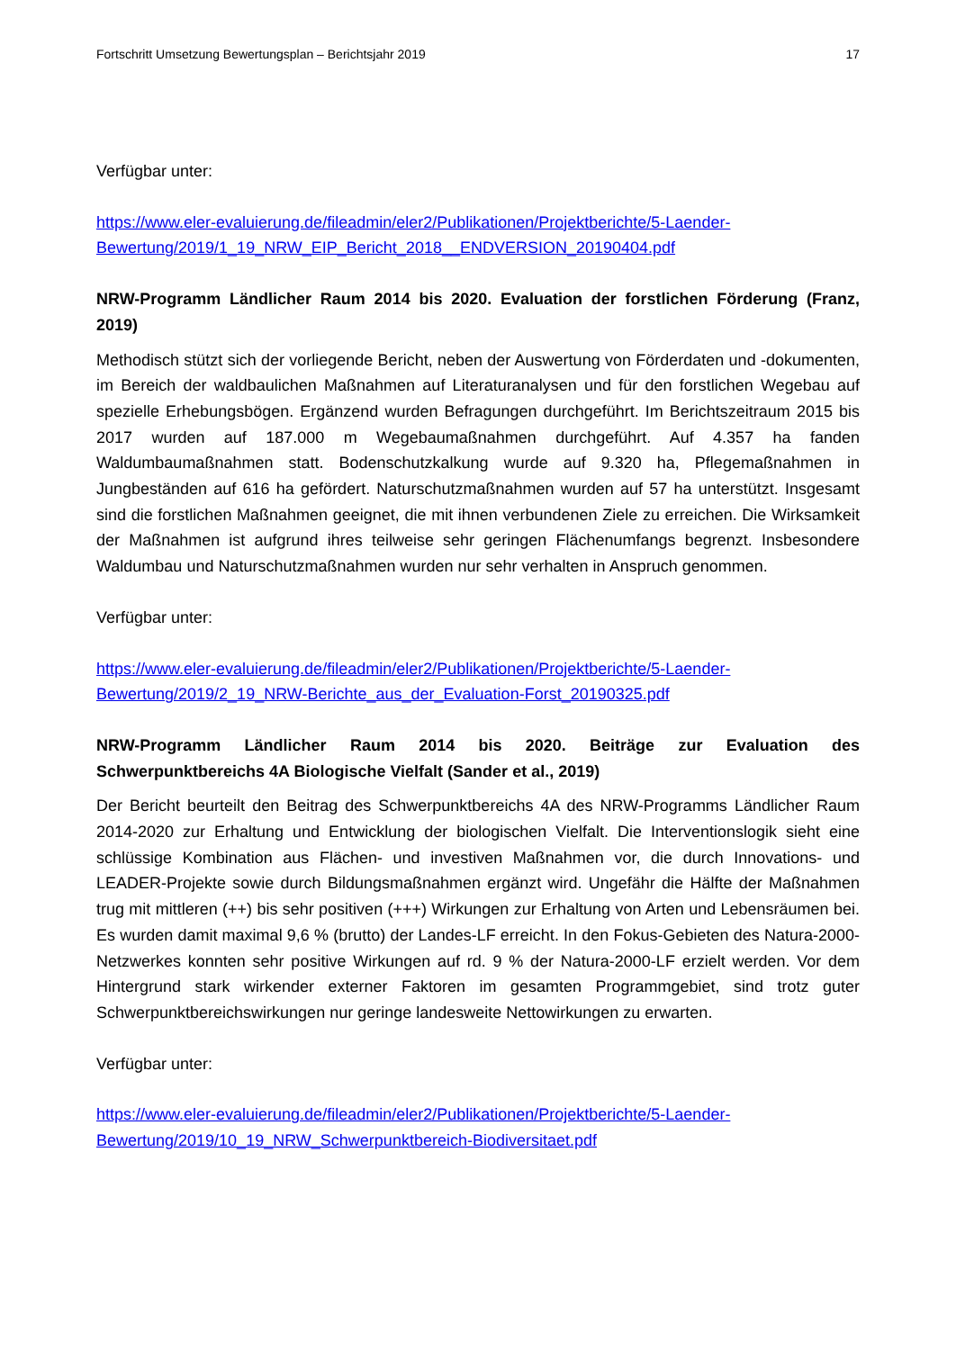Fortschritt Umsetzung Bewertungsplan – Berichtsjahr 2019 17
Verfügbar unter:
https://www.eler-evaluierung.de/fileadmin/eler2/Publikationen/Projektberichte/5-Laender-Bewertung/2019/1_19_NRW_EIP_Bericht_2018__ENDVERSION_20190404.pdf
NRW-Programm Ländlicher Raum 2014 bis 2020. Evaluation der forstlichen Förderung (Franz, 2019)
Methodisch stützt sich der vorliegende Bericht, neben der Auswertung von Förderdaten und -dokumenten, im Bereich der waldbaulichen Maßnahmen auf Literaturanalysen und für den forstlichen Wegebau auf spezielle Erhebungsbögen. Ergänzend wurden Befragungen durchgeführt. Im Berichtszeitraum 2015 bis 2017 wurden auf 187.000 m Wegebaumaßnahmen durchgeführt. Auf 4.357 ha fanden Waldumbaumaßnahmen statt. Bodenschutzkalkung wurde auf 9.320 ha, Pflegemaßnahmen in Jungbeständen auf 616 ha gefördert. Naturschutzmaßnahmen wurden auf 57 ha unterstützt. Insgesamt sind die forstlichen Maßnahmen geeignet, die mit ihnen verbundenen Ziele zu erreichen. Die Wirksamkeit der Maßnahmen ist aufgrund ihres teilweise sehr geringen Flächenumfangs begrenzt. Insbesondere Waldumbau und Naturschutzmaßnahmen wurden nur sehr verhalten in Anspruch genommen.
Verfügbar unter:
https://www.eler-evaluierung.de/fileadmin/eler2/Publikationen/Projektberichte/5-Laender-Bewertung/2019/2_19_NRW-Berichte_aus_der_Evaluation-Forst_20190325.pdf
NRW-Programm Ländlicher Raum 2014 bis 2020. Beiträge zur Evaluation des Schwerpunktbereichs 4A Biologische Vielfalt (Sander et al., 2019)
Der Bericht beurteilt den Beitrag des Schwerpunktbereichs 4A des NRW-Programms Ländlicher Raum 2014-2020 zur Erhaltung und Entwicklung der biologischen Vielfalt. Die Interventionslogik sieht eine schlüssige Kombination aus Flächen- und investiven Maßnahmen vor, die durch Innovations- und LEADER-Projekte sowie durch Bildungsmaßnahmen ergänzt wird. Ungefähr die Hälfte der Maßnahmen trug mit mittleren (++) bis sehr positiven (+++) Wirkungen zur Erhaltung von Arten und Lebensräumen bei. Es wurden damit maximal 9,6 % (brutto) der Landes-LF erreicht. In den Fokus-Gebieten des Natura-2000-Netzwerkes konnten sehr positive Wirkungen auf rd. 9 % der Natura-2000-LF erzielt werden. Vor dem Hintergrund stark wirkender externer Faktoren im gesamten Programmgebiet, sind trotz guter Schwerpunktbereichswirkungen nur geringe landesweite Nettowirkungen zu erwarten.
Verfügbar unter:
https://www.eler-evaluierung.de/fileadmin/eler2/Publikationen/Projektberichte/5-Laender-Bewertung/2019/10_19_NRW_Schwerpunktbereich-Biodiversitaet.pdf